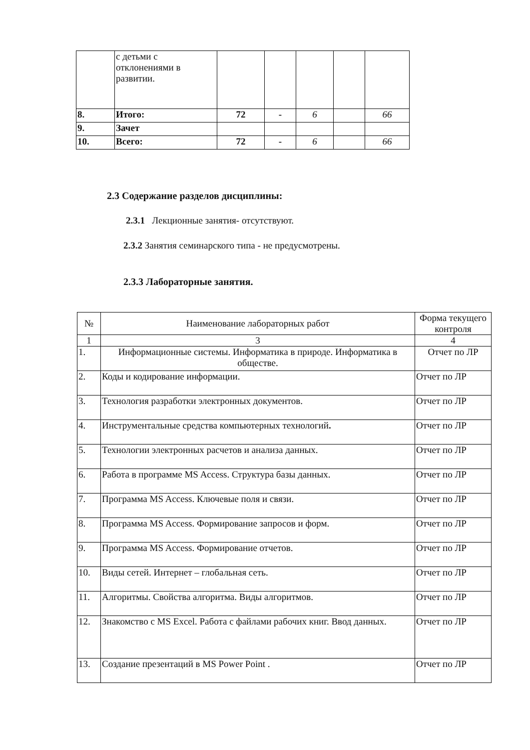| | с детьми с отклонениями в развитии. | | | | | |
| 8. | Итого: | 72 | - | 6 | | 66 |
| 9. | Зачет | | | | | |
| 10. | Всего: | 72 | - | 6 | | 66 |
2.3 Содержание разделов дисциплины:
2.3.1 Лекционные занятия- отсутствуют.
2.3.2 Занятия семинарского типа - не предусмотрены.
2.3.3 Лабораторные занятия.
| № | Наименование лабораторных работ | Форма текущего контроля |
| --- | --- | --- |
| 1 | 3 | 4 |
| 1. | Информационные системы. Информатика в природе. Информатика в обществе. | Отчет по ЛР |
| 2. | Коды и кодирование информации. | Отчет по ЛР |
| 3. | Технология разработки электронных документов. | Отчет по ЛР |
| 4. | Инструментальные средства компьютерных технологий . | Отчет по ЛР |
| 5. | Технологии электронных расчетов и анализа данных. | Отчет по ЛР |
| 6. | Работа в программе MS Access. Структура базы данных. | Отчет по ЛР |
| 7. | Программа MS Access. Ключевые поля и связи. | Отчет по ЛР |
| 8. | Программа MS Access. Формирование запросов и форм. | Отчет по ЛР |
| 9. | Программа MS Access. Формирование отчетов. | Отчет по ЛР |
| 10. | Виды сетей. Интернет – глобальная сеть. | Отчет по ЛР |
| 11. | Алгоритмы. Свойства алгоритма. Виды алгоритмов. | Отчет по ЛР |
| 12. | Знакомство с MS Excel. Работа с файлами рабочих книг. Ввод данных. | Отчет по ЛР |
| 13. | Создание презентаций в MS Power Point . | Отчет по ЛР |